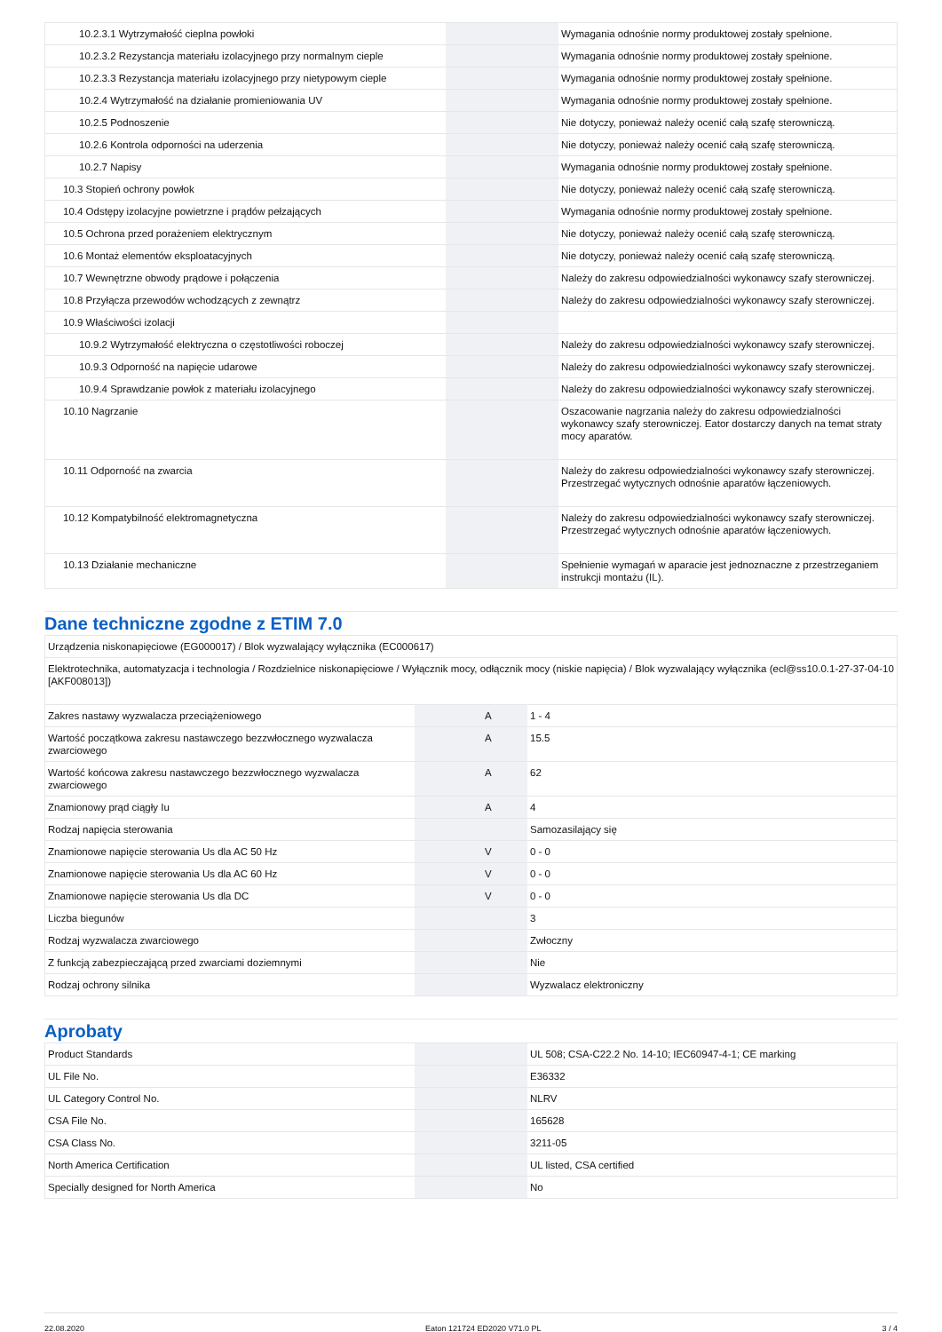| 10.2.3.1 Wytrzymałość cieplna powłoki | | | Wymagania odnośnie normy produktowej zostały spełnione. |
| 10.2.3.2 Rezystancja materiału izolacyjnego przy normalnym cieple | | | Wymagania odnośnie normy produktowej zostały spełnione. |
| 10.2.3.3 Rezystancja materiału izolacyjnego przy nietypowym cieple | | | Wymagania odnośnie normy produktowej zostały spełnione. |
| 10.2.4 Wytrzymałość na działanie promieniowania UV | | | Wymagania odnośnie normy produktowej zostały spełnione. |
| 10.2.5 Podnoszenie | | | Nie dotyczy, ponieważ należy ocenić całą szafę sterowniczą. |
| 10.2.6 Kontrola odporności na uderzenia | | | Nie dotyczy, ponieważ należy ocenić całą szafę sterowniczą. |
| 10.2.7 Napisy | | | Wymagania odnośnie normy produktowej zostały spełnione. |
| 10.3 Stopień ochrony powłok | | | Nie dotyczy, ponieważ należy ocenić całą szafę sterowniczą. |
| 10.4 Odstępy izolacyjne powietrzne i prądów pełzających | | | Wymagania odnośnie normy produktowej zostały spełnione. |
| 10.5 Ochrona przed porażeniem elektrycznym | | | Nie dotyczy, ponieważ należy ocenić całą szafę sterowniczą. |
| 10.6 Montaż elementów eksploatacyjnych | | | Nie dotyczy, ponieważ należy ocenić całą szafę sterowniczą. |
| 10.7 Wewnętrzne obwody prądowe i połączenia | | | Należy do zakresu odpowiedzialności wykonawcy szafy sterowniczej. |
| 10.8 Przyłącza przewodów wchodzących z zewnątrz | | | Należy do zakresu odpowiedzialności wykonawcy szafy sterowniczej. |
| 10.9 Właściwości izolacji | | | |
| 10.9.2 Wytrzymałość elektryczna o częstotliwości roboczej | | | Należy do zakresu odpowiedzialności wykonawcy szafy sterowniczej. |
| 10.9.3 Odporność na napięcie udarowe | | | Należy do zakresu odpowiedzialności wykonawcy szafy sterowniczej. |
| 10.9.4 Sprawdzanie powłok z materiału izolacyjnego | | | Należy do zakresu odpowiedzialności wykonawcy szafy sterowniczej. |
| 10.10 Nagrzanie | | | Oszacowanie nagrzania należy do zakresu odpowiedzialności wykonawcy szafy sterowniczej. Eator dostarczy danych na temat straty mocy aparatów. |
| 10.11 Odporność na zwarcia | | | Należy do zakresu odpowiedzialności wykonawcy szafy sterowniczej. Przestrzegać wytycznych odnośnie aparatów łączeniowych. |
| 10.12 Kompatybilność elektromagnetyczna | | | Należy do zakresu odpowiedzialności wykonawcy szafy sterowniczej. Przestrzegać wytycznych odnośnie aparatów łączeniowych. |
| 10.13 Działanie mechaniczne | | | Spełnienie wymagań w aparacie jest jednoznaczne z przestrzeganiem instrukcji montażu (IL). |
Dane techniczne zgodne z ETIM 7.0
| Urządzenia niskonapięciowe (EG000017) / Blok wyzwalający wyłącznika (EC000617) | | | |
| Elektrotechnika, automatyzacja i technologia / Rozdzielnice niskonapięciowe / Wyłącznik mocy, odłącznik mocy (niskie napięcia) / Blok wyzwalający wyłącznika (ecl@ss10.0.1-27-37-04-10 [AKF008013]) | | | |
| Zakres nastawy wyzwalacza przeciążeniowego | | A | 1 - 4 |
| Wartość początkowa zakresu nastawczego bezzwłocznego wyzwalacza zwarciowego | | A | 15.5 |
| Wartość końcowa zakresu nastawczego bezzwłocznego wyzwalacza zwarciowego | | A | 62 |
| Znamionowy prąd ciągły Iu | | A | 4 |
| Rodzaj napięcia sterowania | | | Samozasilający się |
| Znamionowe napięcie sterowania Us dla AC 50 Hz | | V | 0 - 0 |
| Znamionowe napięcie sterowania Us dla AC 60 Hz | | V | 0 - 0 |
| Znamionowe napięcie sterowania Us dla DC | | V | 0 - 0 |
| Liczba biegunów | | | 3 |
| Rodzaj wyzwalacza zwarciowego | | | Zwłoczny |
| Z funkcją zabezpieczającą przed zwarciami doziemnymi | | | Nie |
| Rodzaj ochrony silnika | | | Wyzwalacz elektroniczny |
Aprobaty
| Product Standards | | | UL 508; CSA-C22.2 No. 14-10; IEC60947-4-1; CE marking |
| UL File No. | | | E36332 |
| UL Category Control No. | | | NLRV |
| CSA File No. | | | 165628 |
| CSA Class No. | | | 3211-05 |
| North America Certification | | | UL listed, CSA certified |
| Specially designed for North America | | | No |
22.08.2020 Eaton 121724 ED2020 V71.0 PL 3 / 4